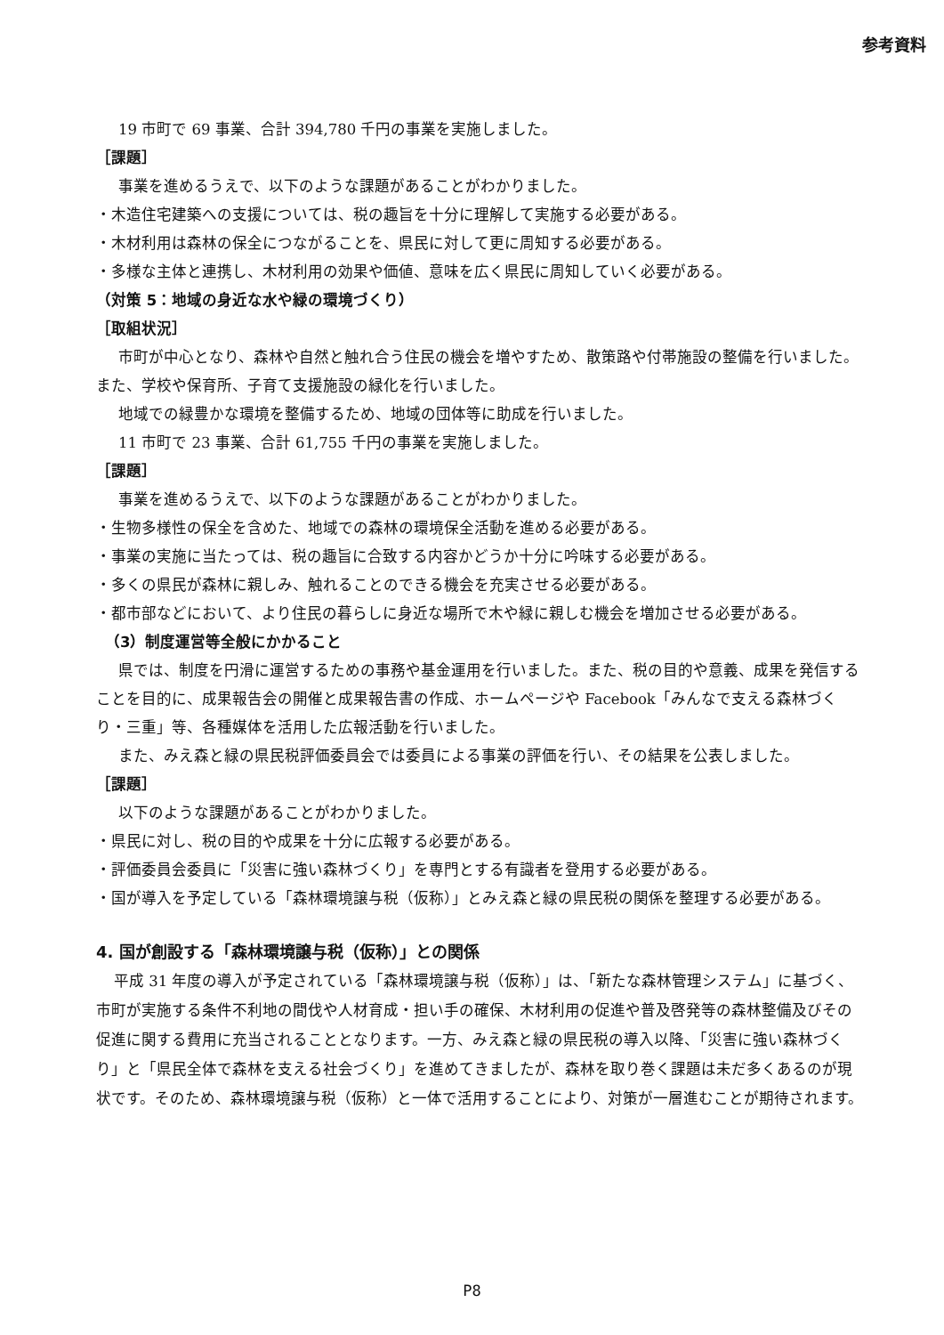参考資料
19 市町で 69 事業、合計 394,780 千円の事業を実施しました。
［課題］
事業を進めるうえで、以下のような課題があることがわかりました。
・木造住宅建築への支援については、税の趣旨を十分に理解して実施する必要がある。
・木材利用は森林の保全につながることを、県民に対して更に周知する必要がある。
・多様な主体と連携し、木材利用の効果や価値、意味を広く県民に周知していく必要がある。
（対策 5：地域の身近な水や緑の環境づくり）
［取組状況］
市町が中心となり、森林や自然と触れ合う住民の機会を増やすため、散策路や付帯施設の整備を行いました。また、学校や保育所、子育て支援施設の緑化を行いました。
地域での緑豊かな環境を整備するため、地域の団体等に助成を行いました。
11 市町で 23 事業、合計 61,755 千円の事業を実施しました。
［課題］
事業を進めるうえで、以下のような課題があることがわかりました。
・生物多様性の保全を含めた、地域での森林の環境保全活動を進める必要がある。
・事業の実施に当たっては、税の趣旨に合致する内容かどうか十分に吟味する必要がある。
・多くの県民が森林に親しみ、触れることのできる機会を充実させる必要がある。
・都市部などにおいて、より住民の暮らしに身近な場所で木や緑に親しむ機会を増加させる必要がある。
（3）制度運営等全般にかかること
県では、制度を円滑に運営するための事務や基金運用を行いました。また、税の目的や意義、成果を発信することを目的に、成果報告会の開催と成果報告書の作成、ホームページや Facebook「みんなで支える森林づくり・三重」等、各種媒体を活用した広報活動を行いました。
また、みえ森と緑の県民税評価委員会では委員による事業の評価を行い、その結果を公表しました。
［課題］
以下のような課題があることがわかりました。
・県民に対し、税の目的や成果を十分に広報する必要がある。
・評価委員会委員に「災害に強い森林づくり」を専門とする有識者を登用する必要がある。
・国が導入を予定している「森林環境譲与税（仮称）」とみえ森と緑の県民税の関係を整理する必要がある。
4. 国が創設する「森林環境譲与税（仮称）」との関係
平成 31 年度の導入が予定されている「森林環境譲与税（仮称）」は、「新たな森林管理システム」に基づく、市町が実施する条件不利地の間伐や人材育成・担い手の確保、木材利用の促進や普及啓発等の森林整備及びその促進に関する費用に充当されることとなります。一方、みえ森と緑の県民税の導入以降、「災害に強い森林づくり」と「県民全体で森林を支える社会づくり」を進めてきましたが、森林を取り巻く課題は未だ多くあるのが現状です。そのため、森林環境譲与税（仮称）と一体で活用することにより、対策が一層進むことが期待されます。
P8